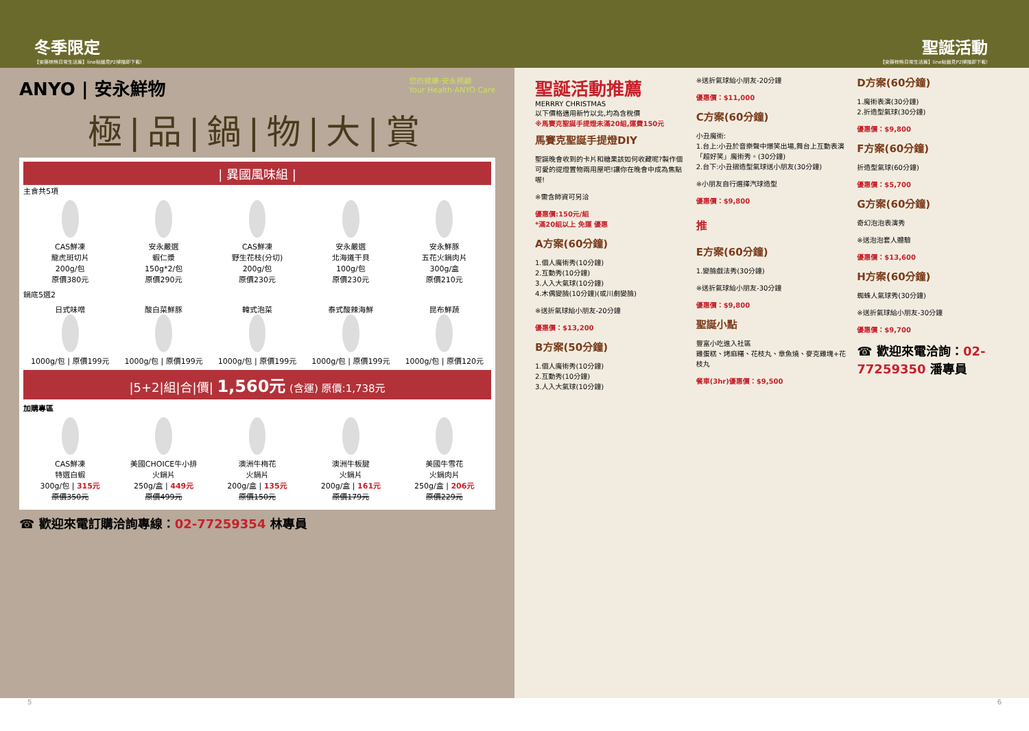冬季限定
【安藤棕熊日常生活篇】line貼圖見P2掃描即下載!
聖誕活動
【安藤棕熊日常生活篇】line貼圖見P2掃描即下載!
ANYO | 安永鮮物 您的健康‧安永照顧
Your Health‧ANYO Care
極|品|鍋|物|大|賞
| 異國風味組 |
主食共5項
CAS鮮凍
龍虎斑切片
200g/包
原價380元
安永嚴選
蝦仁漿
150g*2/包
原價290元
CAS鮮凍
野生花枝(分切)
200g/包
原價230元
安永嚴選
北海道干貝
100g/包
原價230元
安永鮮豚
五花火鍋肉片
300g/盒
原價210元
鍋底5選2
日式味噌
1000g/包 | 原價199元
酸白菜鮮豚
1000g/包 | 原價199元
韓式泡菜
1000g/包 | 原價199元
泰式酸辣海鮮
1000g/包 | 原價199元
昆布鮮蔬
1000g/包 | 原價120元
|5+2|組|合|價| 1,560元 (含運) 原價:1,738元
加購專區
CAS鮮凍
特選白蝦
300g/包 | 315元
原價350元
美國CHOICE牛小排
火鍋片
250g/盒 | 449元
原價499元
澳洲牛梅花
火鍋片
200g/盒 | 135元
原價150元
澳洲牛板腱
火鍋片
200g/盒 | 161元
原價179元
美國牛雪花
火鍋肉片
250g/盒 | 206元
原價229元
☎ 歡迎來電訂購洽詢專線：02-77259354 林專員
聖誕活動推薦
MERRRY CHRISTMAS
以下價格適用新竹以北,均為含稅價
※馬賽克聖誕手提燈未滿20組,運費150元
馬賽克聖誕手提燈DIY
聖誕晚會收到的卡片和糖果該如何收藏呢?製作個可愛的提燈置物兩用屋吧!讓你在晚會中成為焦點喔!
※需含師資可另洽
優惠價:150元/組
*滿20組以上 免運 優惠
A方案(60分鐘)
1.個人魔術秀(10分鐘)
2.互動秀(10分鐘)
3.人入大氣球(10分鐘)
4.木偶變臉(10分鐘)(或川劇變臉)
※送折氣球給小朋友-20分鐘
優惠價：$13,200
B方案(50分鐘)
1.個人魔術秀(10分鐘)
2.互動秀(10分鐘)
3.人入大氣球(10分鐘)
※送折氣球給小朋友-20分鐘
優惠價：$11,000
C方案(60分鐘)
小丑魔術:
1.台上:小丑於音樂聲中爆笑出場,舞台上互動表演「超好笑」魔術秀。(30分鐘)
2.台下:小丑摺造型氣球送小朋友(30分鐘)
※小朋友自行選擇汽球造型
優惠價：$9,800
推
E方案(60分鐘)
1.變臉戲法秀(30分鐘)
※送折氣球給小朋友-30分鐘
優惠價：$9,800
聖誕小點
豐富小吃進入社區
雞蛋糕、烤麻糬、花枝丸、章魚燒、麥克雞塊+花枝丸
餐車(3hr)優惠價：$9,500
D方案(60分鐘)
1.魔術表演(30分鐘)
2.折造型氣球(30分鐘)
優惠價：$9,800
F方案(60分鐘)
折造型氣球(60分鐘)
優惠價：$5,700
G方案(60分鐘)
奇幻泡泡表演秀
※送泡泡套人體驗
優惠價：$13,600
H方案(60分鐘)
蜘蛛人氣球秀(30分鐘)
※送折氣球給小朋友-30分鐘
優惠價：$9,700
☎ 歡迎來電洽詢：02-77259350 潘專員
5 6